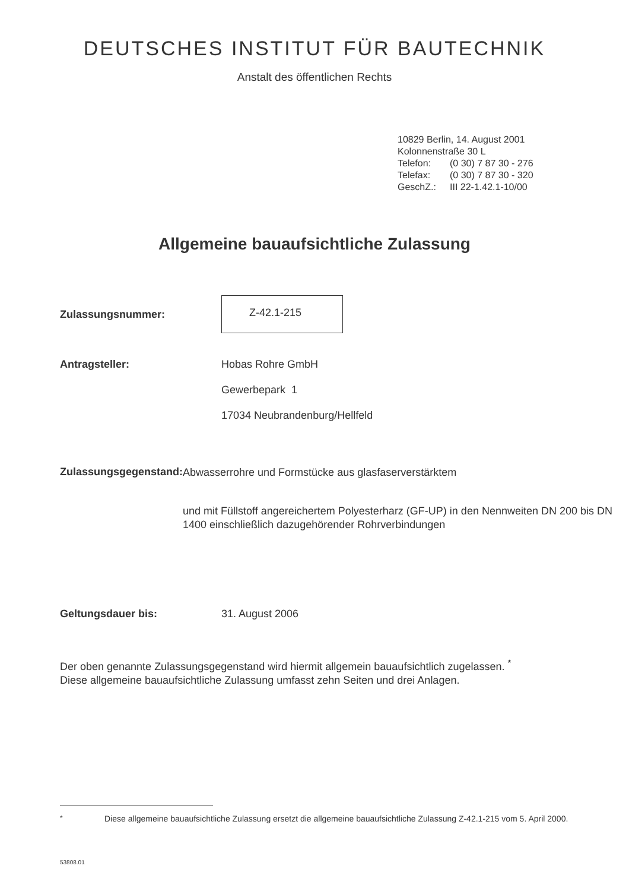DEUTSCHES INSTITUT FÜR BAUTECHNIK
Anstalt des öffentlichen Rechts
10829 Berlin, 14. August 2001
Kolonnenstraße 30 L
Telefon: (0 30) 7 87 30 - 276
Telefax: (0 30) 7 87 30 - 320
GeschZ.: III 22-1.42.1-10/00
Allgemeine bauaufsichtliche Zulassung
Zulassungsnummer:
Z-42.1-215
Antragsteller: Hobas Rohre GmbH
Gewerbepark 1
17034 Neubrandenburg/Hellfeld
Zulassungsgegenstand:
Abwasserrohre und Formstücke aus glasfaserverstärktem
und mit Füllstoff angereichertem Polyesterharz (GF-UP) in den Nennweiten DN 200 bis DN 1400 einschließlich dazugehörender Rohrverbindungen
Geltungsdauer bis: 31. August 2006
Der oben genannte Zulassungsgegenstand wird hiermit allgemein bauaufsichtlich zugelassen. <sup>*</sup>
Diese allgemeine bauaufsichtliche Zulassung umfasst zehn Seiten und drei Anlagen.
<sup>*</sup> Diese allgemeine bauaufsichtliche Zulassung ersetzt die allgemeine bauaufsichtliche Zulassung Z-42.1-215 vom 5. April 2000.
53808.01